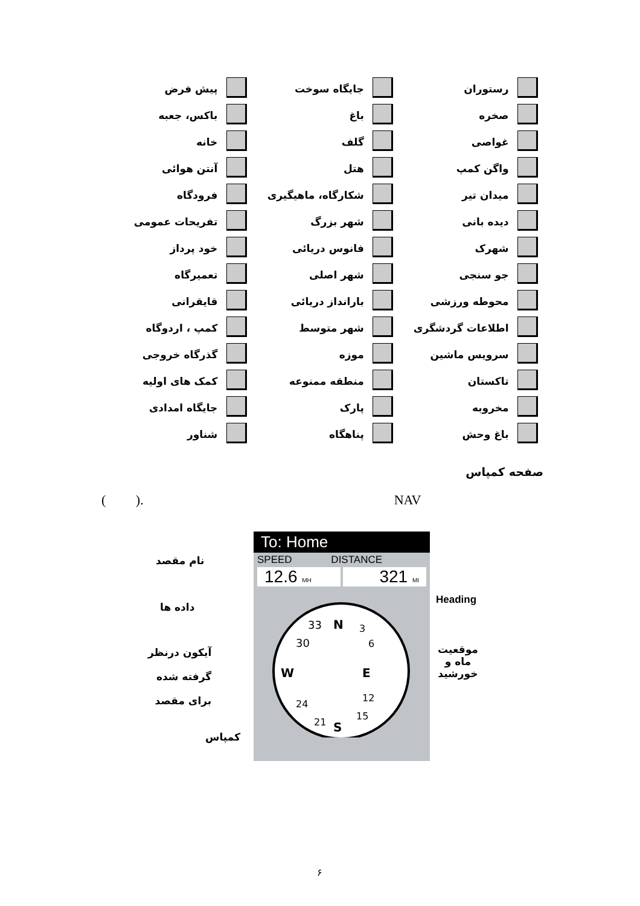| | رستوران | | جایگاه سوخت | | پیش فرض |
| | صخره | | باغ | | باکس، جعبه |
| | غواصی | | گلف | | خانه |
| | واگن کمپ | | هتل | | آنتن هوائی |
| | میدان تیر | | شکارگاه، ماهیگیری | | فرودگاه |
| | دیده بانی | | شهر بزرگ | | تفریحات عمومی |
| | شهرک | | فانوس دریائی | | خود پرداز |
| | جو سنجی | | شهر اصلی | | تعمیرگاه |
| | محوطه ورزشی | | بارانداز دریائی | | قایقرانی |
| | اطلاعات گردشگری | | شهر متوسط | | کمپ ، اردوگاه |
| | سرویس ماشین | | موزه | | گذرگاه خروجی |
| | تاکستان | | منطقه ممنوعه | | کمک های اولیه |
| | مخروبه | | پارک | | جایگاه امدادی |
| | باغ وحش | | پناهگاه | | شناور |
صفحه کمپاس
( ). NAV
To: Home
SPEED DISTANCE
12.6 MH
321 MI
N
E
S
W
30
33
3
6
12
15
21
24
نام مقصد
داده ها
Heading
آیکون درنظر
گرفته شده
برای مقصد
موقعیت
ماه و
خورشید
کمپاس
۶